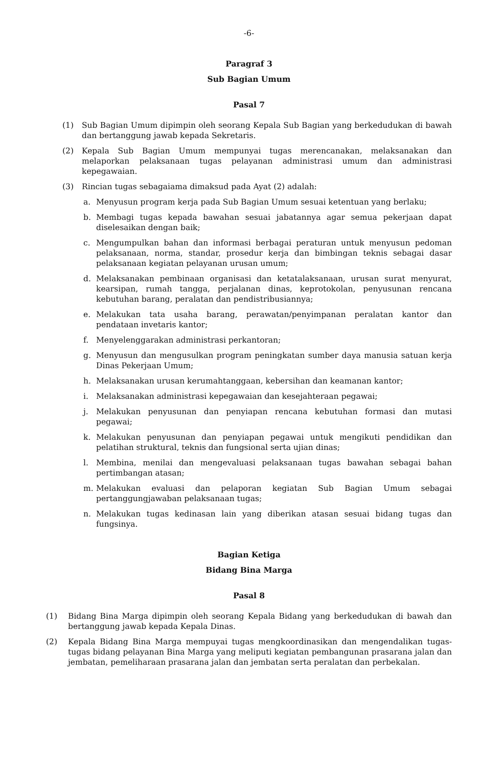-6-
Paragraf 3
Sub Bagian Umum
Pasal 7
(1) Sub Bagian Umum dipimpin oleh seorang Kepala Sub Bagian yang berkedudukan di bawah dan bertanggung jawab kepada Sekretaris.
(2) Kepala Sub Bagian Umum mempunyai tugas merencanakan, melaksanakan dan melaporkan pelaksanaan tugas pelayanan administrasi umum dan administrasi kepegawaian.
(3) Rincian tugas sebagaiama dimaksud pada Ayat (2) adalah:
a. Menyusun program kerja pada Sub Bagian Umum sesuai ketentuan yang berlaku;
b. Membagi tugas kepada bawahan sesuai jabatannya agar semua pekerjaan dapat diselesaikan dengan baik;
c. Mengumpulkan bahan dan informasi berbagai peraturan untuk menyusun pedoman pelaksanaan, norma, standar, prosedur kerja dan bimbingan teknis sebagai dasar pelaksanaan kegiatan pelayanan urusan umum;
d. Melaksanakan pembinaan organisasi dan ketatalaksanaan, urusan surat menyurat, kearsipan, rumah tangga, perjalanan dinas, keprotokolan, penyusunan rencana kebutuhan barang, peralatan dan pendistribusiannya;
e. Melakukan tata usaha barang, perawatan/penyimpanan peralatan kantor dan pendataan invetaris kantor;
f. Menyelenggarakan administrasi perkantoran;
g. Menyusun dan mengusulkan program peningkatan sumber daya manusia satuan kerja Dinas Pekerjaan Umum;
h. Melaksanakan urusan kerumahtanggaan, kebersihan dan keamanan kantor;
i. Melaksanakan administrasi kepegawaian dan kesejahteraan pegawai;
j. Melakukan penyusunan dan penyiapan rencana kebutuhan formasi dan mutasi pegawai;
k. Melakukan penyusunan dan penyiapan pegawai untuk mengikuti pendidikan dan pelatihan struktural, teknis dan fungsional serta ujian dinas;
l. Membina, menilai dan mengevaluasi pelaksanaan tugas bawahan sebagai bahan pertimbangan atasan;
m. Melakukan evaluasi dan pelaporan kegiatan Sub Bagian Umum sebagai pertanggungjawaban pelaksanaan tugas;
n. Melakukan tugas kedinasan lain yang diberikan atasan sesuai bidang tugas dan fungsinya.
Bagian Ketiga
Bidang Bina Marga
Pasal 8
(1) Bidang Bina Marga dipimpin oleh seorang Kepala Bidang yang berkedudukan di bawah dan bertanggung jawab kepada Kepala Dinas.
(2) Kepala Bidang Bina Marga mempuyai tugas mengkoordinasikan dan mengendalikan tugas-tugas bidang pelayanan Bina Marga yang meliputi kegiatan pembangunan prasarana jalan dan jembatan, pemeliharaan prasarana jalan dan jembatan serta peralatan dan perbekalan.